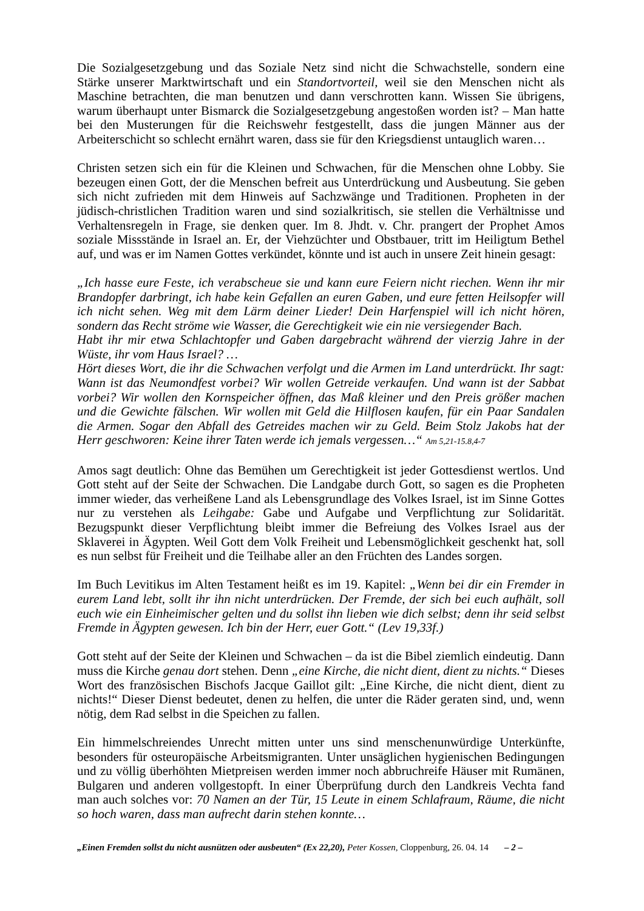Die Sozialgesetzgebung und das Soziale Netz sind nicht die Schwachstelle, sondern eine Stärke unserer Marktwirtschaft und ein Standortvorteil, weil sie den Menschen nicht als Maschine betrachten, die man benutzen und dann verschrotten kann. Wissen Sie übrigens, warum überhaupt unter Bismarck die Sozialgesetzgebung angestoßen worden ist? – Man hatte bei den Musterungen für die Reichswehr festgestellt, dass die jungen Männer aus der Arbeiterschicht so schlecht ernährt waren, dass sie für den Kriegsdienst untauglich waren…
Christen setzen sich ein für die Kleinen und Schwachen, für die Menschen ohne Lobby. Sie bezeugen einen Gott, der die Menschen befreit aus Unterdrückung und Ausbeutung. Sie geben sich nicht zufrieden mit dem Hinweis auf Sachzwänge und Traditionen. Propheten in der jüdisch-christlichen Tradition waren und sind sozialkritisch, sie stellen die Verhältnisse und Verhaltensregeln in Frage, sie denken quer. Im 8. Jhdt. v. Chr. prangert der Prophet Amos soziale Missstände in Israel an. Er, der Viehzüchter und Obstbauer, tritt im Heiligtum Bethel auf, und was er im Namen Gottes verkündet, könnte und ist auch in unsere Zeit hinein gesagt:
„Ich hasse eure Feste, ich verabscheue sie und kann eure Feiern nicht riechen. Wenn ihr mir Brandopfer darbringt, ich habe kein Gefallen an euren Gaben, und eure fetten Heilsopfer will ich nicht sehen. Weg mit dem Lärm deiner Lieder! Dein Harfenspiel will ich nicht hören, sondern das Recht ströme wie Wasser, die Gerechtigkeit wie ein nie versiegender Bach.
Habt ihr mir etwa Schlachtopfer und Gaben dargebracht während der vierzig Jahre in der Wüste, ihr vom Haus Israel? …
Hört dieses Wort, die ihr die Schwachen verfolgt und die Armen im Land unterdrückt. Ihr sagt: Wann ist das Neumondfest vorbei? Wir wollen Getreide verkaufen. Und wann ist der Sabbat vorbei? Wir wollen den Kornspeicher öffnen, das Maß kleiner und den Preis größer machen und die Gewichte fälschen. Wir wollen mit Geld die Hilflosen kaufen, für ein Paar Sandalen die Armen. Sogar den Abfall des Getreides machen wir zu Geld. Beim Stolz Jakobs hat der Herr geschworen: Keine ihrer Taten werde ich jemals vergessen…“ Am 5,21-15.8,4-7
Amos sagt deutlich: Ohne das Bemühen um Gerechtigkeit ist jeder Gottesdienst wertlos. Und Gott steht auf der Seite der Schwachen. Die Landgabe durch Gott, so sagen es die Propheten immer wieder, das verheißene Land als Lebensgrundlage des Volkes Israel, ist im Sinne Gottes nur zu verstehen als Leihgabe: Gabe und Aufgabe und Verpflichtung zur Solidarität. Bezugspunkt dieser Verpflichtung bleibt immer die Befreiung des Volkes Israel aus der Sklaverei in Ägypten. Weil Gott dem Volk Freiheit und Lebensmöglichkeit geschenkt hat, soll es nun selbst für Freiheit und die Teilhabe aller an den Früchten des Landes sorgen.
Im Buch Levitikus im Alten Testament heißt es im 19. Kapitel: „Wenn bei dir ein Fremder in eurem Land lebt, sollt ihr ihn nicht unterdrücken. Der Fremde, der sich bei euch aufhält, soll euch wie ein Einheimischer gelten und du sollst ihn lieben wie dich selbst; denn ihr seid selbst Fremde in Ägypten gewesen. Ich bin der Herr, euer Gott.“ (Lev 19,33f.)
Gott steht auf der Seite der Kleinen und Schwachen – da ist die Bibel ziemlich eindeutig. Dann muss die Kirche genau dort stehen. Denn „eine Kirche, die nicht dient, dient zu nichts.“ Dieses Wort des französischen Bischofs Jacque Gaillot gilt: „Eine Kirche, die nicht dient, dient zu nichts!“ Dieser Dienst bedeutet, denen zu helfen, die unter die Räder geraten sind, und, wenn nötig, dem Rad selbst in die Speichen zu fallen.
Ein himmelschreiendes Unrecht mitten unter uns sind menschenunwürdige Unterkünfte, besonders für osteuropäische Arbeitsmigranten. Unter unsäglichen hygienischen Bedingungen und zu völlig überhöhten Mietpreisen werden immer noch abbruchreife Häuser mit Rumänen, Bulgaren und anderen vollgestopft. In einer Überprüfung durch den Landkreis Vechta fand man auch solches vor: 70 Namen an der Tür, 15 Leute in einem Schlafraum, Räume, die nicht so hoch waren, dass man aufrecht darin stehen konnte…
„Einen Fremden sollst du nicht ausnützen oder ausbeuten“ (Ex 22,20), Peter Kossen, Cloppenburg, 26. 04. 14 – 2 –